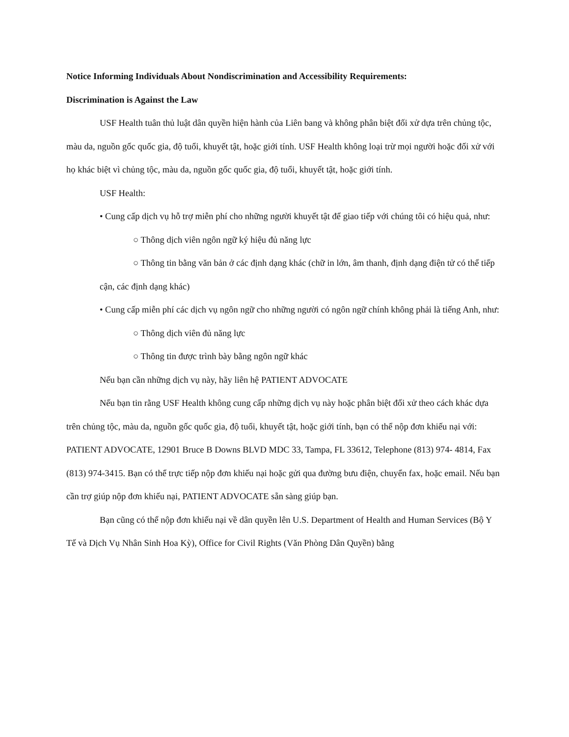Notice Informing Individuals About Nondiscrimination and Accessibility Requirements:
Discrimination is Against the Law
USF Health tuân thủ luật dân quyền hiện hành của Liên bang và không phân biệt đối xử dựa trên chủng tộc, màu da, nguồn gốc quốc gia, độ tuổi, khuyết tật, hoặc giới tính. USF Health không loại trừ mọi người hoặc đối xử với họ khác biệt vì chủng tộc, màu da, nguồn gốc quốc gia, độ tuổi, khuyết tật, hoặc giới tính.
USF Health:
• Cung cấp dịch vụ hỗ trợ miễn phí cho những người khuyết tật để giao tiếp với chúng tôi có hiệu quả, như:
○ Thông dịch viên ngôn ngữ ký hiệu đủ năng lực
○ Thông tin bằng văn bản ở các định dạng khác (chữ in lớn, âm thanh, định dạng điện tử có thể tiếp cận, các định dạng khác)
• Cung cấp miễn phí các dịch vụ ngôn ngữ cho những người có ngôn ngữ chính không phải là tiếng Anh, như:
○ Thông dịch viên đủ năng lực
○ Thông tin được trình bày bằng ngôn ngữ khác
Nếu bạn cần những dịch vụ này, hãy liên hệ PATIENT ADVOCATE
Nếu bạn tin rằng USF Health không cung cấp những dịch vụ này hoặc phân biệt đối xử theo cách khác dựa trên chủng tộc, màu da, nguồn gốc quốc gia, độ tuổi, khuyết tật, hoặc giới tính, bạn có thể nộp đơn khiếu nại với: PATIENT ADVOCATE, 12901 Bruce B Downs BLVD MDC 33, Tampa, FL 33612, Telephone (813) 974- 4814, Fax (813) 974-3415. Bạn có thể trực tiếp nộp đơn khiếu nại hoặc gửi qua đường bưu điện, chuyển fax, hoặc email. Nếu bạn cần trợ giúp nộp đơn khiếu nại, PATIENT ADVOCATE sẵn sàng giúp bạn.
Bạn cũng có thể nộp đơn khiếu nại về dân quyền lên U.S. Department of Health and Human Services (Bộ Y Tế và Dịch Vụ Nhân Sinh Hoa Kỳ), Office for Civil Rights (Văn Phòng Dân Quyền) bằng